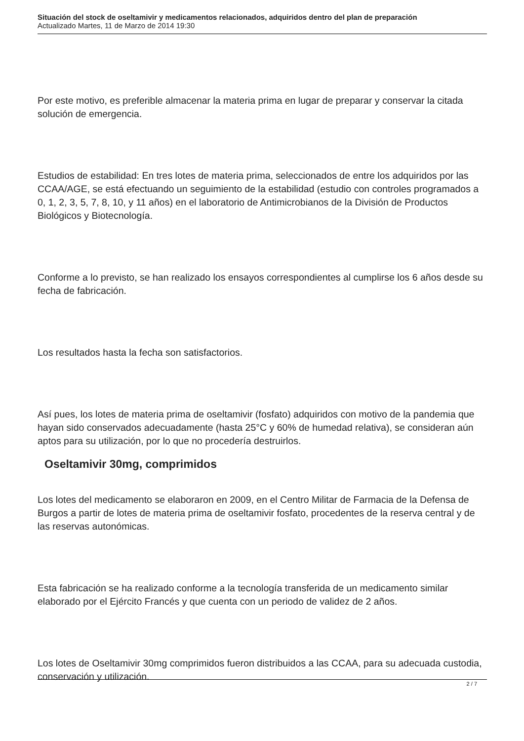Situación del stock de oseltamivir y medicamentos relacionados, adquiridos dentro del plan de preparación
Actualizado Martes, 11 de Marzo de 2014 19:30
Por este motivo, es preferible almacenar la materia prima en lugar de preparar y conservar la citada solución de emergencia.
Estudios de estabilidad: En tres lotes de materia prima, seleccionados de entre los adquiridos por las CCAA/AGE, se está efectuando un seguimiento de la estabilidad (estudio con controles programados a 0, 1, 2, 3, 5, 7, 8, 10, y 11 años) en el laboratorio de Antimicrobianos de la División de Productos Biológicos y Biotecnología.
Conforme a lo previsto, se han realizado los ensayos correspondientes al cumplirse los 6 años desde su fecha de fabricación.
Los resultados hasta la fecha son satisfactorios.
Así pues, los lotes de materia prima de oseltamivir (fosfato) adquiridos con motivo de la pandemia que hayan sido conservados adecuadamente (hasta 25°C y 60% de humedad relativa), se consideran aún aptos para su utilización, por lo que no procedería destruirlos.
Oseltamivir 30mg, comprimidos
Los lotes del medicamento se elaboraron en 2009, en el Centro Militar de Farmacia de la Defensa de Burgos a partir de lotes de materia prima de oseltamivir fosfato, procedentes de la reserva central y de las reservas autonómicas.
Esta fabricación se ha realizado conforme a la tecnología transferida de un medicamento similar elaborado por el Ejército Francés y que cuenta con un periodo de validez de 2 años.
Los lotes de Oseltamivir 30mg comprimidos fueron distribuidos a las CCAA, para su adecuada custodia, conservación y utilización.
2 / 7